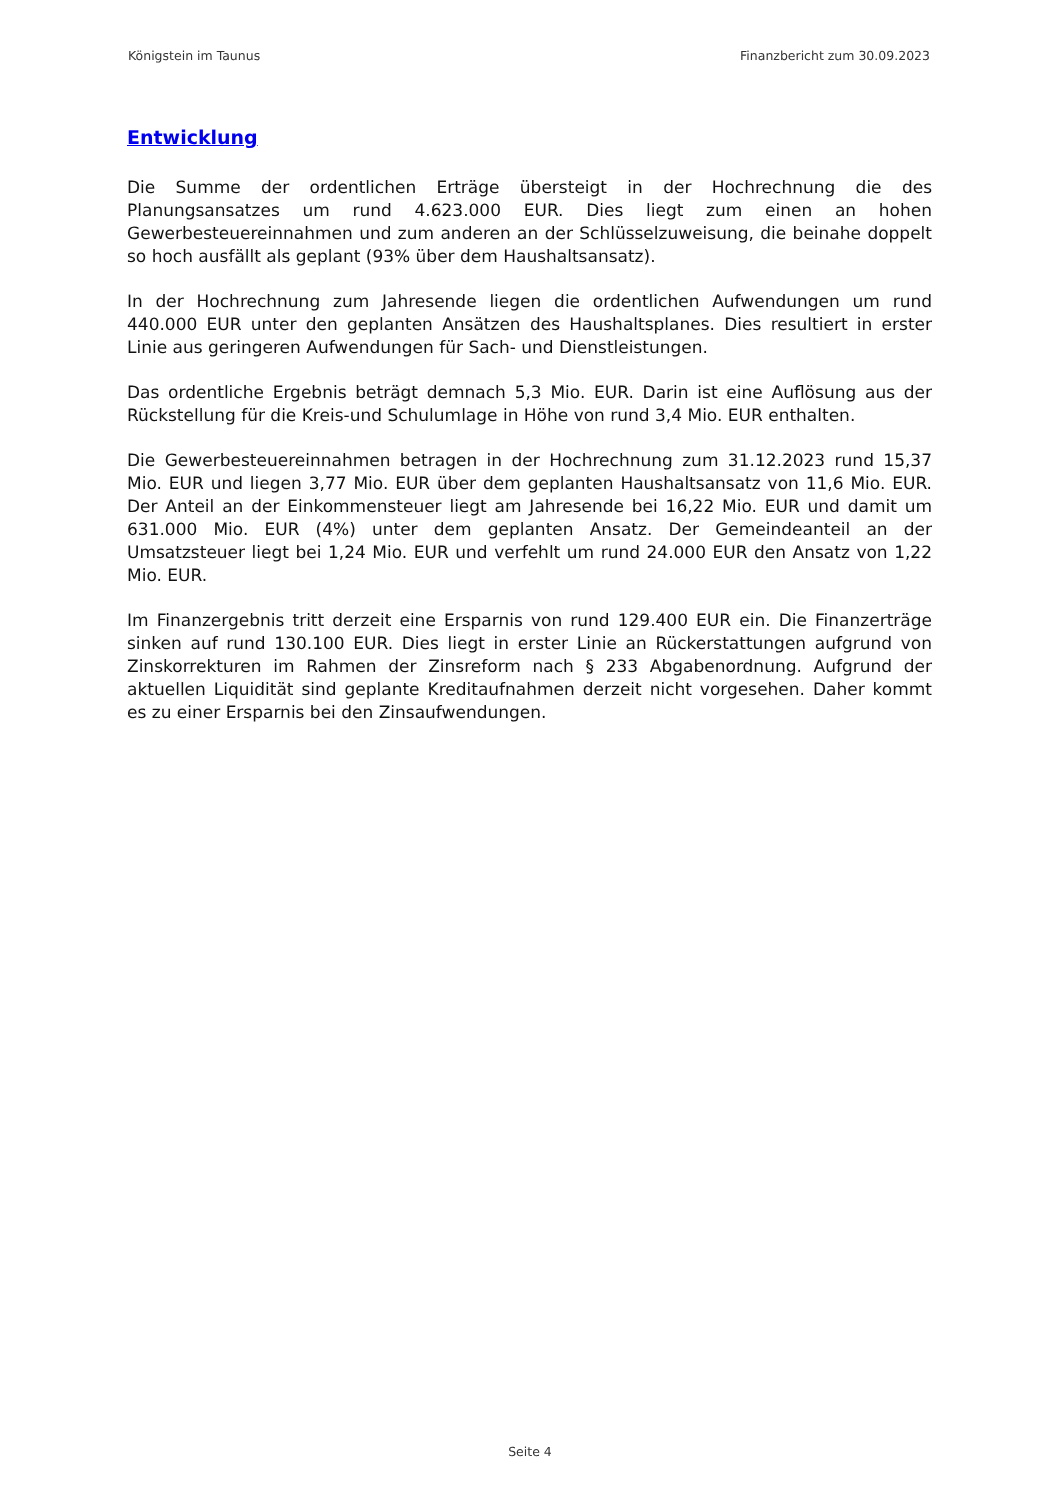Königstein im Taunus Finanzbericht zum 30.09.2023
Entwicklung
Die Summe der ordentlichen Erträge übersteigt in der Hochrechnung die des Planungsansatzes um rund 4.623.000 EUR. Dies liegt zum einen an hohen Gewerbesteuereinnahmen und zum anderen an der Schlüsselzuweisung, die beinahe doppelt so hoch ausfällt als geplant (93% über dem Haushaltsansatz).
In der Hochrechnung zum Jahresende liegen die ordentlichen Aufwendungen um rund 440.000 EUR unter den geplanten Ansätzen des Haushaltsplanes. Dies resultiert in erster Linie aus geringeren Aufwendungen für Sach- und Dienstleistungen.
Das ordentliche Ergebnis beträgt demnach 5,3 Mio. EUR. Darin ist eine Auflösung aus der Rückstellung für die Kreis-und Schulumlage in Höhe von rund 3,4 Mio. EUR enthalten.
Die Gewerbesteuereinnahmen betragen in der Hochrechnung zum 31.12.2023 rund 15,37 Mio. EUR und liegen 3,77 Mio. EUR über dem geplanten Haushaltsansatz von 11,6 Mio. EUR. Der Anteil an der Einkommensteuer liegt am Jahresende bei 16,22 Mio. EUR und damit um 631.000 Mio. EUR (4%) unter dem geplanten Ansatz. Der Gemeindeanteil an der Umsatzsteuer liegt bei 1,24 Mio. EUR und verfehlt um rund 24.000 EUR den Ansatz von 1,22 Mio. EUR.
Im Finanzergebnis tritt derzeit eine Ersparnis von rund 129.400 EUR ein. Die Finanzerträge sinken auf rund 130.100 EUR. Dies liegt in erster Linie an Rückerstattungen aufgrund von Zinskorrekturen im Rahmen der Zinsreform nach § 233 Abgabenordnung. Aufgrund der aktuellen Liquidität sind geplante Kreditaufnahmen derzeit nicht vorgesehen. Daher kommt es zu einer Ersparnis bei den Zinsaufwendungen.
Seite 4